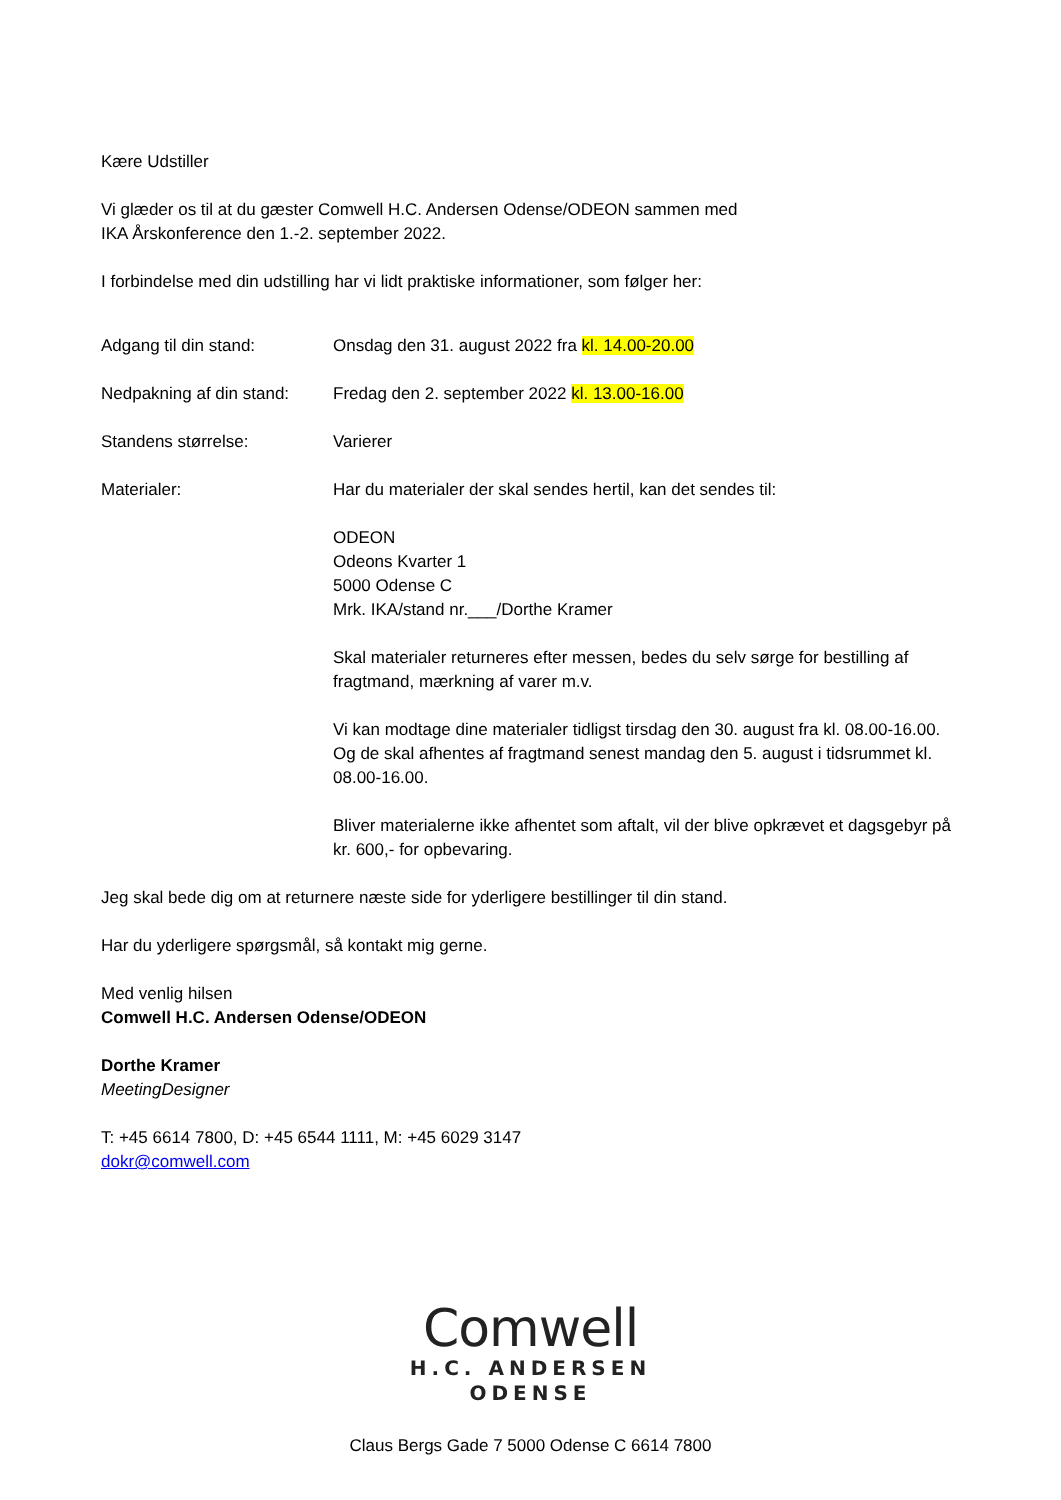Kære Udstiller
Vi glæder os til at du gæster Comwell H.C. Andersen Odense/ODEON sammen med
IKA Årskonference den 1.-2. september 2022.
I forbindelse med din udstilling har vi lidt praktiske informationer, som følger her:
Adgang til din stand: Onsdag den 31. august 2022 fra kl. 14.00-20.00
Nedpakning af din stand:
Fredag den 2. september 2022 kl. 13.00-16.00
Standens størrelse: Varierer
Materialer: Har du materialer der skal sendes hertil, kan det sendes til:
ODEON
Odeons Kvarter 1
5000 Odense C
Mrk. IKA/stand nr.___/Dorthe Kramer
Skal materialer returneres efter messen, bedes du selv sørge for bestilling af fragtmand, mærkning af varer m.v.
Vi kan modtage dine materialer tidligst tirsdag den 30. august fra kl. 08.00-16.00. Og de skal afhentes af fragtmand senest mandag den 5. august i tidsrummet kl. 08.00-16.00.
Bliver materialerne ikke afhentet som aftalt, vil der blive opkrævet et dagsgebyr på kr. 600,- for opbevaring.
Jeg skal bede dig om at returnere næste side for yderligere bestillinger til din stand.
Har du yderligere spørgsmål, så kontakt mig gerne.
Med venlig hilsen
Comwell H.C. Andersen Odense/ODEON
Dorthe Kramer
MeetingDesigner
T: +45 6614 7800, D: +45 6544 1111, M: +45 6029 3147
dokr@comwell.com
Comwell
H.C. ANDERSEN
ODENSE
Claus Bergs Gade 7 5000 Odense C 6614 7800